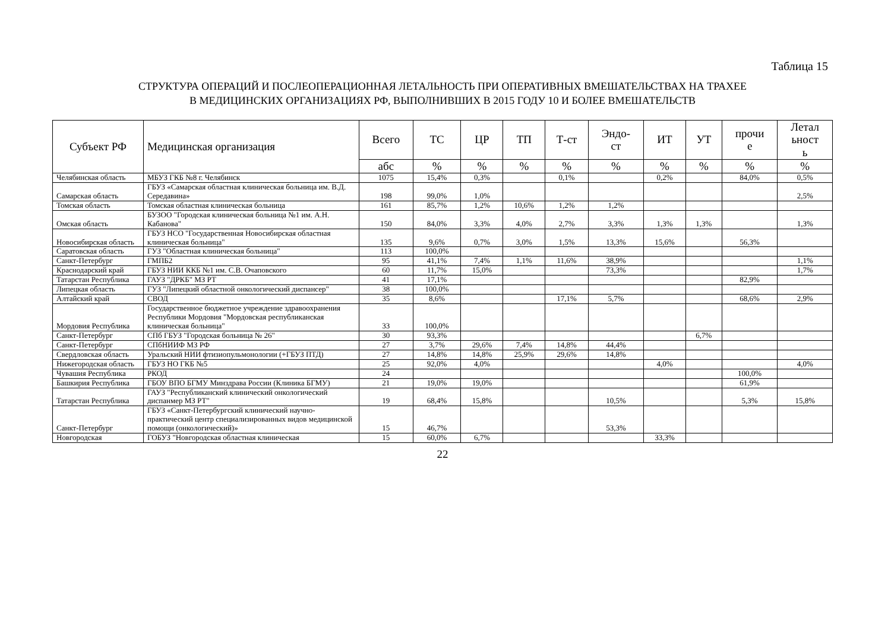Таблица 15
СТРУКТУРА ОПЕРАЦИЙ И ПОСЛЕОПЕРАЦИОННАЯ ЛЕТАЛЬНОСТЬ ПРИ ОПЕРАТИВНЫХ ВМЕШАТЕЛЬСТВАХ НА ТРАХЕЕ
В МЕДИЦИНСКИХ ОРГАНИЗАЦИЯХ РФ, ВЫПОЛНИВШИХ В 2015 ГОДУ 10 И БОЛЕЕ ВМЕШАТЕЛЬСТВ
| Субъект РФ | Медицинская организация | Всего | ТС | ЦР | ТП | Т-ст | Эндо- ст | ИТ | УТ | прочи е | Летал ьност ь |
| --- | --- | --- | --- | --- | --- | --- | --- | --- | --- | --- | --- |
| | | абс | % | % | % | % | % | % | % | % | % |
| Челябинская область | МБУЗ ГКБ №8 г. Челябинск | 1075 | 15,4% | 0,3% | | 0,1% | | 0,2% | | 84,0% | 0,5% |
| Самарская область | ГБУЗ «Самарская областная клиническая больница им. В.Д. Середавина» | 198 | 99,0% | 1,0% | | | | | | | 2,5% |
| Томская область | Томская областная клиническая больница | 161 | 85,7% | 1,2% | 10,6% | 1,2% | 1,2% | | | | |
| Омская область | БУЗОО "Городская клиническая больница №1 им. А.Н. Кабанова" | 150 | 84,0% | 3,3% | 4,0% | 2,7% | 3,3% | 1,3% | 1,3% | | 1,3% |
| Новосибирская область | ГБУЗ НСО "Государственная Новосибирская областная клиническая больница" | 135 | 9,6% | 0,7% | 3,0% | 1,5% | 13,3% | 15,6% | | 56,3% | |
| Саратовская область | ГУЗ "Областная клиническая больница" | 113 | 100,0% | | | | | | | | |
| Санкт-Петербург | ГМПБ2 | 95 | 41,1% | 7,4% | 1,1% | 11,6% | 38,9% | | | | 1,1% |
| Краснодарский край | ГБУЗ НИИ ККБ №1 им. С.В. Очаповского | 60 | 11,7% | 15,0% | | | 73,3% | | | | 1,7% |
| Татарстан Республика | ГАУЗ "ДРКБ" МЗ РТ | 41 | 17,1% | | | | | | | 82,9% | |
| Липецкая область | ГУЗ "Липецкий областной онкологический диспансер" | 38 | 100,0% | | | | | | | | |
| Алтайский край | СВОД | 35 | 8,6% | | | 17,1% | 5,7% | | | 68,6% | 2,9% |
| Мордовия Республика | Государственное бюджетное учреждение здравоохранения Республики Мордовия "Мордовская республиканская клиническая больница" | 33 | 100,0% | | | | | | | | |
| Санкт-Петербург | СПб ГБУЗ "Городская больница № 26" | 30 | 93,3% | | | | | | 6,7% | | |
| Санкт-Петербург | СПбНИИФ МЗ РФ | 27 | 3,7% | 29,6% | 7,4% | 14,8% | 44,4% | | | | |
| Свердловская область | Уральский НИИ фтизиопульмонологии (+ГБУЗ ПТД) | 27 | 14,8% | 14,8% | 25,9% | 29,6% | 14,8% | | | | |
| Нижегородская область | ГБУЗ НО ГКБ №5 | 25 | 92,0% | 4,0% | | | | 4,0% | | | 4,0% |
| Чувашия Республика | РКОД | 24 | | | | | | | | 100,0% | |
| Башкирия Республика | ГБОУ ВПО БГМУ Минздрава России (Клиника БГМУ) | 21 | 19,0% | 19,0% | | | | | | 61,9% | |
| Татарстан Республика | ГАУЗ "Республиканский клинический онкологический диспанмер МЗ РТ" | 19 | 68,4% | 15,8% | | | 10,5% | | | 5,3% | 15,8% |
| Санкт-Петербург | ГБУЗ «Санкт-Петербургский клинический научно-практический центр специализированных видов медицинской помощи (онкологический)» | 15 | 46,7% | | | | 53,3% | | | | |
| Новгородская | ГОБУЗ "Новгородская областная клиническая | 15 | 60,0% | 6,7% | | | | 33,3% | | | |
22